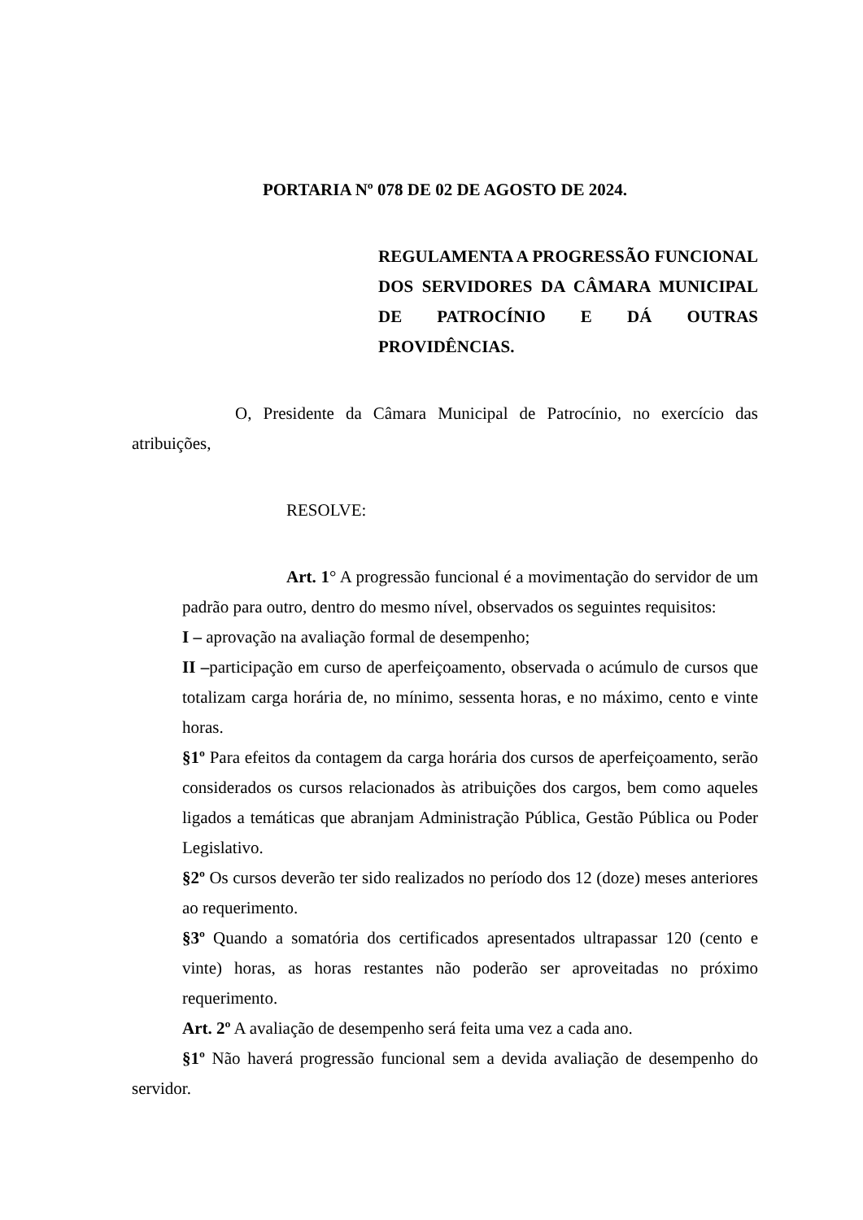PORTARIA Nº 078 DE 02 DE AGOSTO DE 2024.
REGULAMENTA A PROGRESSÃO FUNCIONAL DOS SERVIDORES DA CÂMARA MUNICIPAL DE PATROCÍNIO E DÁ OUTRAS PROVIDÊNCIAS.
O, Presidente da Câmara Municipal de Patrocínio, no exercício das atribuições,
RESOLVE:
Art. 1° A progressão funcional é a movimentação do servidor de um padrão para outro, dentro do mesmo nível, observados os seguintes requisitos:
I – aprovação na avaliação formal de desempenho;
II –participação em curso de aperfeiçoamento, observada o acúmulo de cursos que totalizam carga horária de, no mínimo, sessenta horas, e no máximo, cento e vinte horas.
§1º Para efeitos da contagem da carga horária dos cursos de aperfeiçoamento, serão considerados os cursos relacionados às atribuições dos cargos, bem como aqueles ligados a temáticas que abranjam Administração Pública, Gestão Pública ou Poder Legislativo.
§2º Os cursos deverão ter sido realizados no período dos 12 (doze) meses anteriores ao requerimento.
§3º Quando a somatória dos certificados apresentados ultrapassar 120 (cento e vinte) horas, as horas restantes não poderão ser aproveitadas no próximo requerimento.
Art. 2º A avaliação de desempenho será feita uma vez a cada ano.
§1º Não haverá progressão funcional sem a devida avaliação de desempenho do servidor.